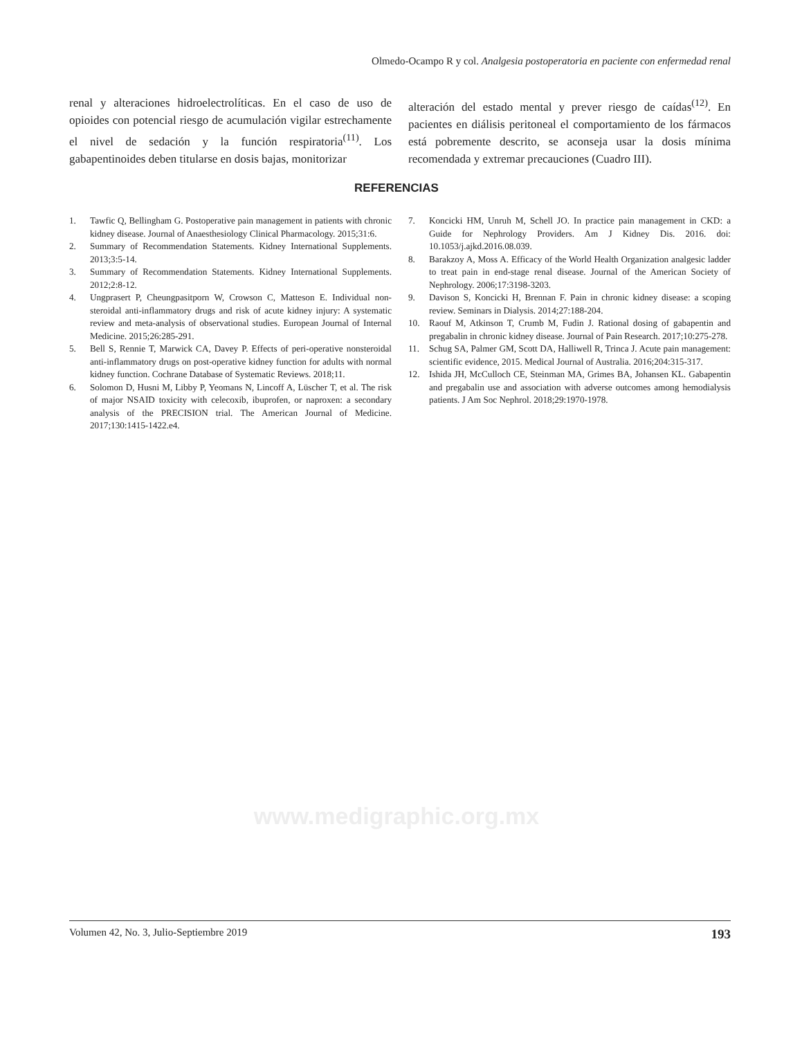Olmedo-Ocampo R y col. Analgesia postoperatoria en paciente con enfermedad renal
renal y alteraciones hidroelectrolíticas. En el caso de uso de opioides con potencial riesgo de acumulación vigilar estrechamente el nivel de sedación y la función respiratoria<sup>(11)</sup>. Los gabapentinoides deben titularse en dosis bajas, monitorizar
alteración del estado mental y prever riesgo de caídas<sup>(12)</sup>. En pacientes en diálisis peritoneal el comportamiento de los fármacos está pobremente descrito, se aconseja usar la dosis mínima recomendada y extremar precauciones (Cuadro III).
REFERENCIAS
1. Tawfic Q, Bellingham G. Postoperative pain management in patients with chronic kidney disease. Journal of Anaesthesiology Clinical Pharmacology. 2015;31:6.
2. Summary of Recommendation Statements. Kidney International Supplements. 2013;3:5-14.
3. Summary of Recommendation Statements. Kidney International Supplements. 2012;2:8-12.
4. Ungprasert P, Cheungpasitporn W, Crowson C, Matteson E. Individual non-steroidal anti-inflammatory drugs and risk of acute kidney injury: A systematic review and meta-analysis of observational studies. European Journal of Internal Medicine. 2015;26:285-291.
5. Bell S, Rennie T, Marwick CA, Davey P. Effects of peri-operative nonsteroidal anti-inflammatory drugs on post-operative kidney function for adults with normal kidney function. Cochrane Database of Systematic Reviews. 2018;11.
6. Solomon D, Husni M, Libby P, Yeomans N, Lincoff A, Lüscher T, et al. The risk of major NSAID toxicity with celecoxib, ibuprofen, or naproxen: a secondary analysis of the PRECISION trial. The American Journal of Medicine. 2017;130:1415-1422.e4.
7. Koncicki HM, Unruh M, Schell JO. In practice pain management in CKD: a Guide for Nephrology Providers. Am J Kidney Dis. 2016. doi: 10.1053/j.ajkd.2016.08.039.
8. Barakzoy A, Moss A. Efficacy of the World Health Organization analgesic ladder to treat pain in end-stage renal disease. Journal of the American Society of Nephrology. 2006;17:3198-3203.
9. Davison S, Koncicki H, Brennan F. Pain in chronic kidney disease: a scoping review. Seminars in Dialysis. 2014;27:188-204.
10. Raouf M, Atkinson T, Crumb M, Fudin J. Rational dosing of gabapentin and pregabalin in chronic kidney disease. Journal of Pain Research. 2017;10:275-278.
11. Schug SA, Palmer GM, Scott DA, Halliwell R, Trinca J. Acute pain management: scientific evidence, 2015. Medical Journal of Australia. 2016;204:315-317.
12. Ishida JH, McCulloch CE, Steinman MA, Grimes BA, Johansen KL. Gabapentin and pregabalin use and association with adverse outcomes among hemodialysis patients. J Am Soc Nephrol. 2018;29:1970-1978.
www.medigraphic.org.mx
Volumen 42, No. 3, Julio-Septiembre 2019 193